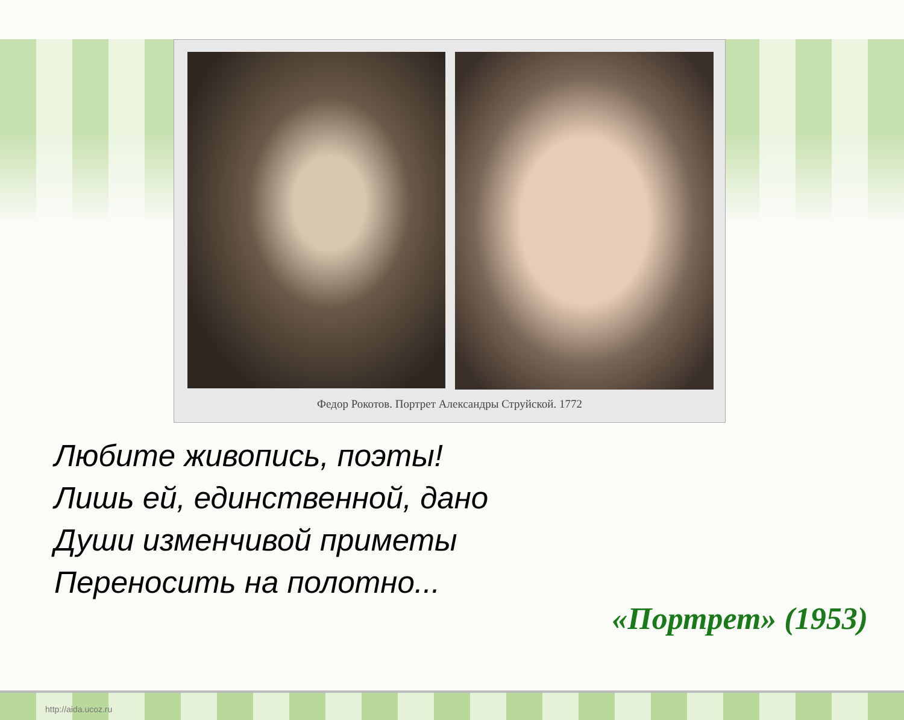Федор Рокотов. Портрет Александры Струйской. 1772
Любите живопись, поэты!
Лишь ей, единственной, дано
Души изменчивой приметы
Переносить на полотно...
«Портрет» (1953)
http://aida.ucoz.ru